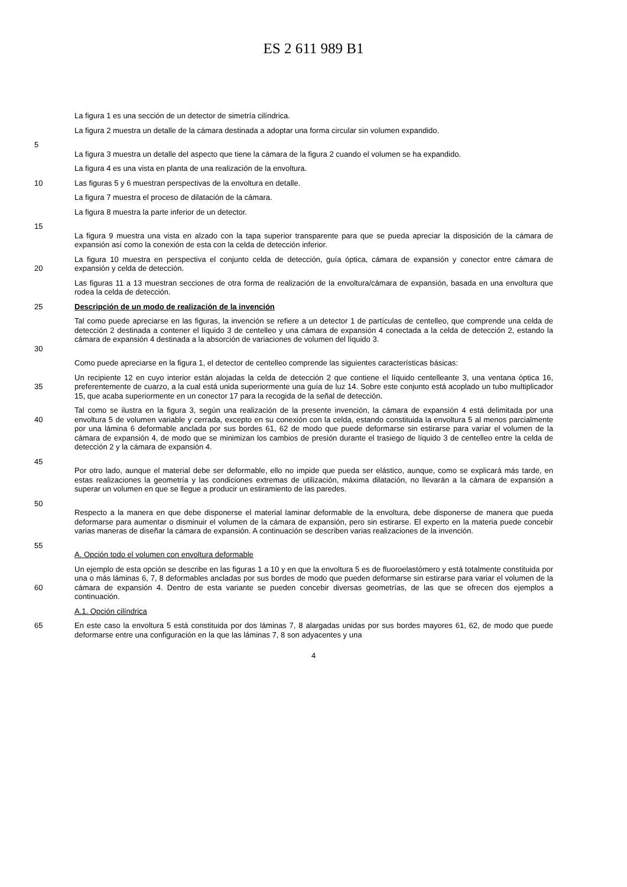ES 2 611 989 B1
La figura 1 es una sección de un detector de simetría cilíndrica.
La figura 2 muestra un detalle de la cámara destinada a adoptar una forma circular sin volumen expandido.
5
La figura 3 muestra un detalle del aspecto que tiene la cámara de la figura 2 cuando el volumen se ha expandido.
La figura 4 es una vista en planta de una realización de la envoltura.
10 Las figuras 5 y 6 muestran perspectivas de la envoltura en detalle.
La figura 7 muestra el proceso de dilatación de la cámara.
La figura 8 muestra la parte inferior de un detector.
15
La figura 9 muestra una vista en alzado con la tapa superior transparente para que se pueda apreciar la disposición de la cámara de expansión así como la conexión de esta con la celda de detección inferior.
20 La figura 10 muestra en perspectiva el conjunto celda de detección, guía óptica, cámara de expansión y conector entre cámara de expansión y celda de detección.
Las figuras 11 a 13 muestran secciones de otra forma de realización de la envoltura/cámara de expansión, basada en una envoltura que rodea la celda de detección.
25 Descripción de un modo de realización de la invención
30 Tal como puede apreciarse en las figuras, la invención se refiere a un detector 1 de partículas de centelleo, que comprende una celda de detección 2 destinada a contener el líquido 3 de centelleo y una cámara de expansión 4 conectada a la celda de detección 2, estando la cámara de expansión 4 destinada a la absorción de variaciones de volumen del líquido 3.
Como puede apreciarse en la figura 1, el detector de centelleo comprende las siguientes características básicas:
35 Un recipiente 12 en cuyo interior están alojadas la celda de detección 2 que contiene el líquido centelleante 3, una ventana óptica 16, preferentemente de cuarzo, a la cual está unida superiormente una guía de luz 14. Sobre este conjunto está acoplado un tubo multiplicador 15, que acaba superiormente en un conector 17 para la recogida de la señal de detección.
40 Tal como se ilustra en la figura 3, según una realización de la presente invención, la cámara de expansión 4 está delimitada por una envoltura 5 de volumen variable y cerrada, excepto en su conexión con la celda, estando constituida la envoltura 5 al menos parcialmente por una lámina 6 deformable anclada por sus bordes 61, 62 de modo que puede deformarse sin estirarse para variar el volumen de la cámara de expansión 4, de modo que se minimizan los cambios de presión durante el trasiego de líquido 3 de centelleo entre la celda de detección 2 y la cámara de expansión 4.
45
Por otro lado, aunque el material debe ser deformable, ello no impide que pueda ser elástico, aunque, como se explicará más tarde, en estas realizaciones la geometría y las condiciones extremas de utilización, máxima dilatación, no llevarán a la cámara de expansión a superar un volumen en que se llegue a producir un estiramiento de las paredes.
50
Respecto a la manera en que debe disponerse el material laminar deformable de la envoltura, debe disponerse de manera que pueda deformarse para aumentar o disminuir el volumen de la cámara de expansión, pero sin estirarse. El experto en la materia puede concebir varias maneras de diseñar la cámara de expansión. A continuación se describen varias realizaciones de la invención.
55
A. Opción todo el volumen con envoltura deformable
60 Un ejemplo de esta opción se describe en las figuras 1 a 10 y en que la envoltura 5 es de fluoroelastómero y está totalmente constituida por una o más láminas 6, 7, 8 deformables ancladas por sus bordes de modo que pueden deformarse sin estirarse para variar el volumen de la cámara de expansión 4. Dentro de esta variante se pueden concebir diversas geometrías, de las que se ofrecen dos ejemplos a continuación.
A.1. Opción cilíndrica
65 En este caso la envoltura 5 está constituida por dos láminas 7, 8 alargadas unidas por sus bordes mayores 61, 62, de modo que puede deformarse entre una configuración en la que las láminas 7, 8 son adyacentes y una
4